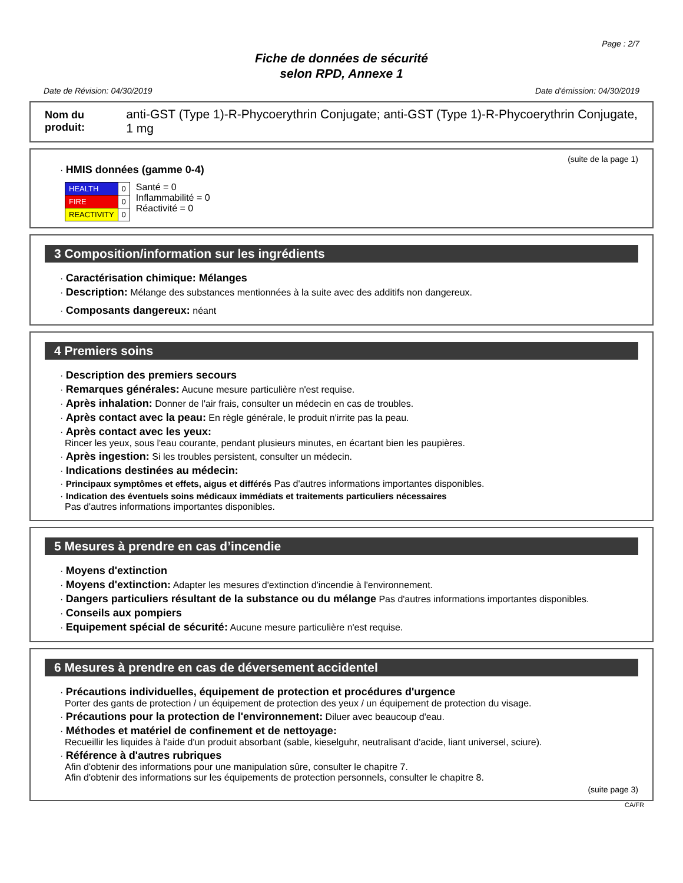Page : 2/7
Fiche de données de sécurité
selon RPD, Annexe 1
Date de Révision: 04/30/2019 Date d'émission: 04/30/2019
Nom du produit: anti-GST (Type 1)-R-Phycoerythrin Conjugate; anti-GST (Type 1)-R-Phycoerythrin Conjugate, 1 mg
(suite de la page 1)
· HMIS données (gamme 0-4)
| HEALTH | 0 |
| FIRE | 0 |
| REACTIVITY | 0 |
Santé = 0
Inflammabilité = 0
Réactivité = 0
3 Composition/information sur les ingrédients
· Caractérisation chimique: Mélanges
· Description: Mélange des substances mentionnées à la suite avec des additifs non dangereux.
· Composants dangereux: néant
4 Premiers soins
· Description des premiers secours
· Remarques générales: Aucune mesure particulière n'est requise.
· Après inhalation: Donner de l'air frais, consulter un médecin en cas de troubles.
· Après contact avec la peau: En règle générale, le produit n'irrite pas la peau.
· Après contact avec les yeux:
Rincer les yeux, sous l'eau courante, pendant plusieurs minutes, en écartant bien les paupières.
· Après ingestion: Si les troubles persistent, consulter un médecin.
· Indications destinées au médecin:
· Principaux symptômes et effets, aigus et différés Pas d'autres informations importantes disponibles.
· Indication des éventuels soins médicaux immédiats et traitements particuliers nécessaires
Pas d'autres informations importantes disponibles.
5 Mesures à prendre en cas d’incendie
· Moyens d'extinction
· Moyens d'extinction: Adapter les mesures d'extinction d'incendie à l'environnement.
· Dangers particuliers résultant de la substance ou du mélange Pas d'autres informations importantes disponibles.
· Conseils aux pompiers
· Equipement spécial de sécurité: Aucune mesure particulière n'est requise.
6 Mesures à prendre en cas de déversement accidentel
· Précautions individuelles, équipement de protection et procédures d'urgence
Porter des gants de protection / un équipement de protection des yeux / un équipement de protection du visage.
· Précautions pour la protection de l'environnement: Diluer avec beaucoup d'eau.
· Méthodes et matériel de confinement et de nettoyage:
Recueillir les liquides à l'aide d'un produit absorbant (sable, kieselguhr, neutralisant d'acide, liant universel, sciure).
· Référence à d'autres rubriques
Afin d'obtenir des informations pour une manipulation sûre, consulter le chapitre 7.
Afin d'obtenir des informations sur les équipements de protection personnels, consulter le chapitre 8.
(suite page 3)
CA/FR